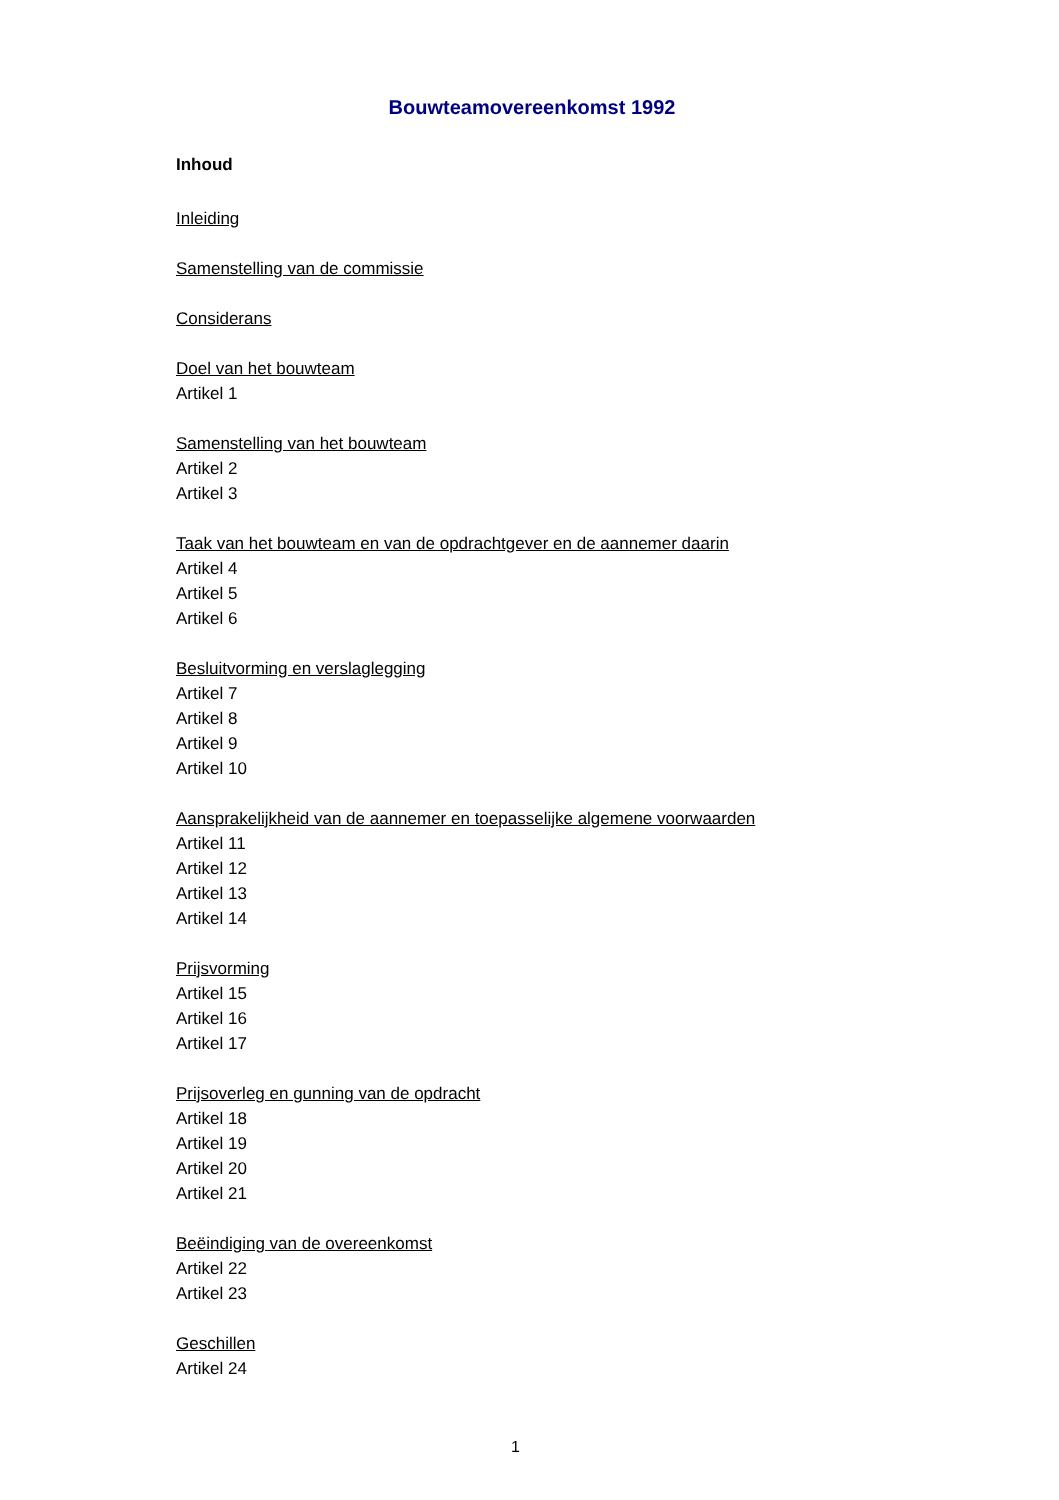Bouwteamovereenkomst 1992
Inhoud
Inleiding
Samenstelling van de commissie
Considerans
Doel van het bouwteam
Artikel 1
Samenstelling van het bouwteam
Artikel 2
Artikel 3
Taak van het bouwteam en van de opdrachtgever en de aannemer daarin
Artikel 4
Artikel 5
Artikel 6
Besluitvorming en verslaglegging
Artikel 7
Artikel 8
Artikel 9
Artikel 10
Aansprakelijkheid van de aannemer en toepasselijke algemene voorwaarden
Artikel 11
Artikel 12
Artikel 13
Artikel 14
Prijsvorming
Artikel 15
Artikel 16
Artikel 17
Prijsoverleg en gunning van de opdracht
Artikel 18
Artikel 19
Artikel 20
Artikel 21
Beëindiging van de overeenkomst
Artikel 22
Artikel 23
Geschillen
Artikel 24
1